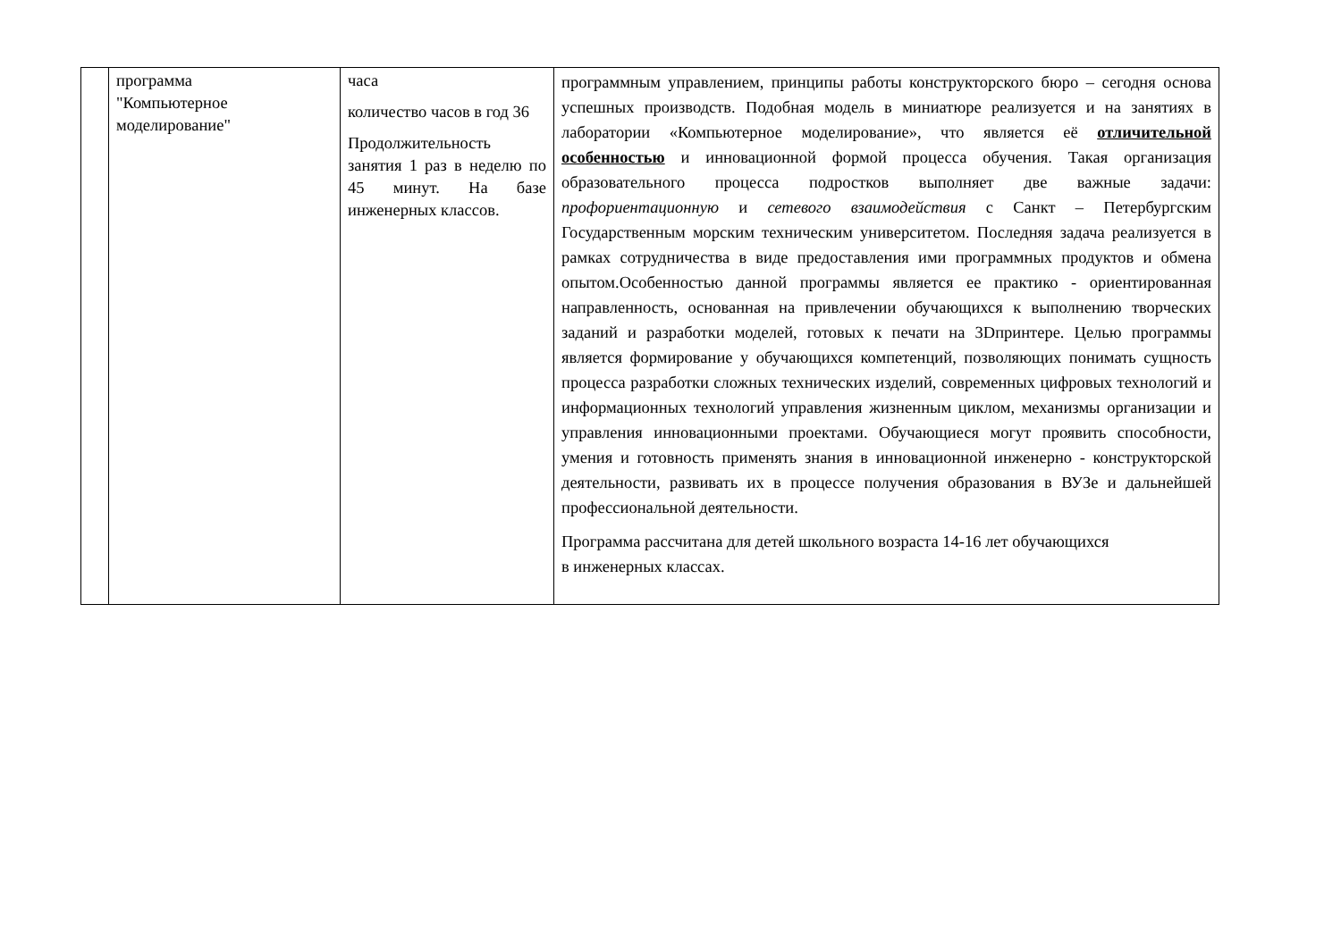| | программа "Компьютерное моделирование" | часа количество часов в год 36 Продолжительность занятия 1 раз в неделю по 45 минут. На базе инженерных классов. | программным управлением, принципы работы конструкторского бюро – сегодня основа успешных производств. Подобная модель в миниатюре реализуется и на занятиях в лаборатории «Компьютерное моделирование», что является её отличительной особенностью и инновационной формой процесса обучения. Такая организация образовательного процесса подростков выполняет две важные задачи: профориентационную и сетевого взаимодействия с Санкт – Петербургским Государственным морским техническим университетом. Последняя задача реализуется в рамках сотрудничества в виде предоставления ими программных продуктов и обмена опытом.Особенностью данной программы является ее практико - ориентированная направленность, основанная на привлечении обучающихся к выполнению творческих заданий и разработки моделей, готовых к печати на 3Dпринтере. Целью программы является формирование у обучающихся компетенций, позволяющих понимать сущность процесса разработки сложных технических изделий, современных цифровых технологий и информационных технологий управления жизненным циклом, механизмы организации и управления инновационными проектами. Обучающиеся могут проявить способности, умения и готовность применять знания в инновационной инженерно - конструкторской деятельности, развивать их в процессе получения образования в ВУЗе и дальнейшей профессиональной деятельности. Программа рассчитана для детей школьного возраста 14-16 лет обучающихся в инженерных классах. |